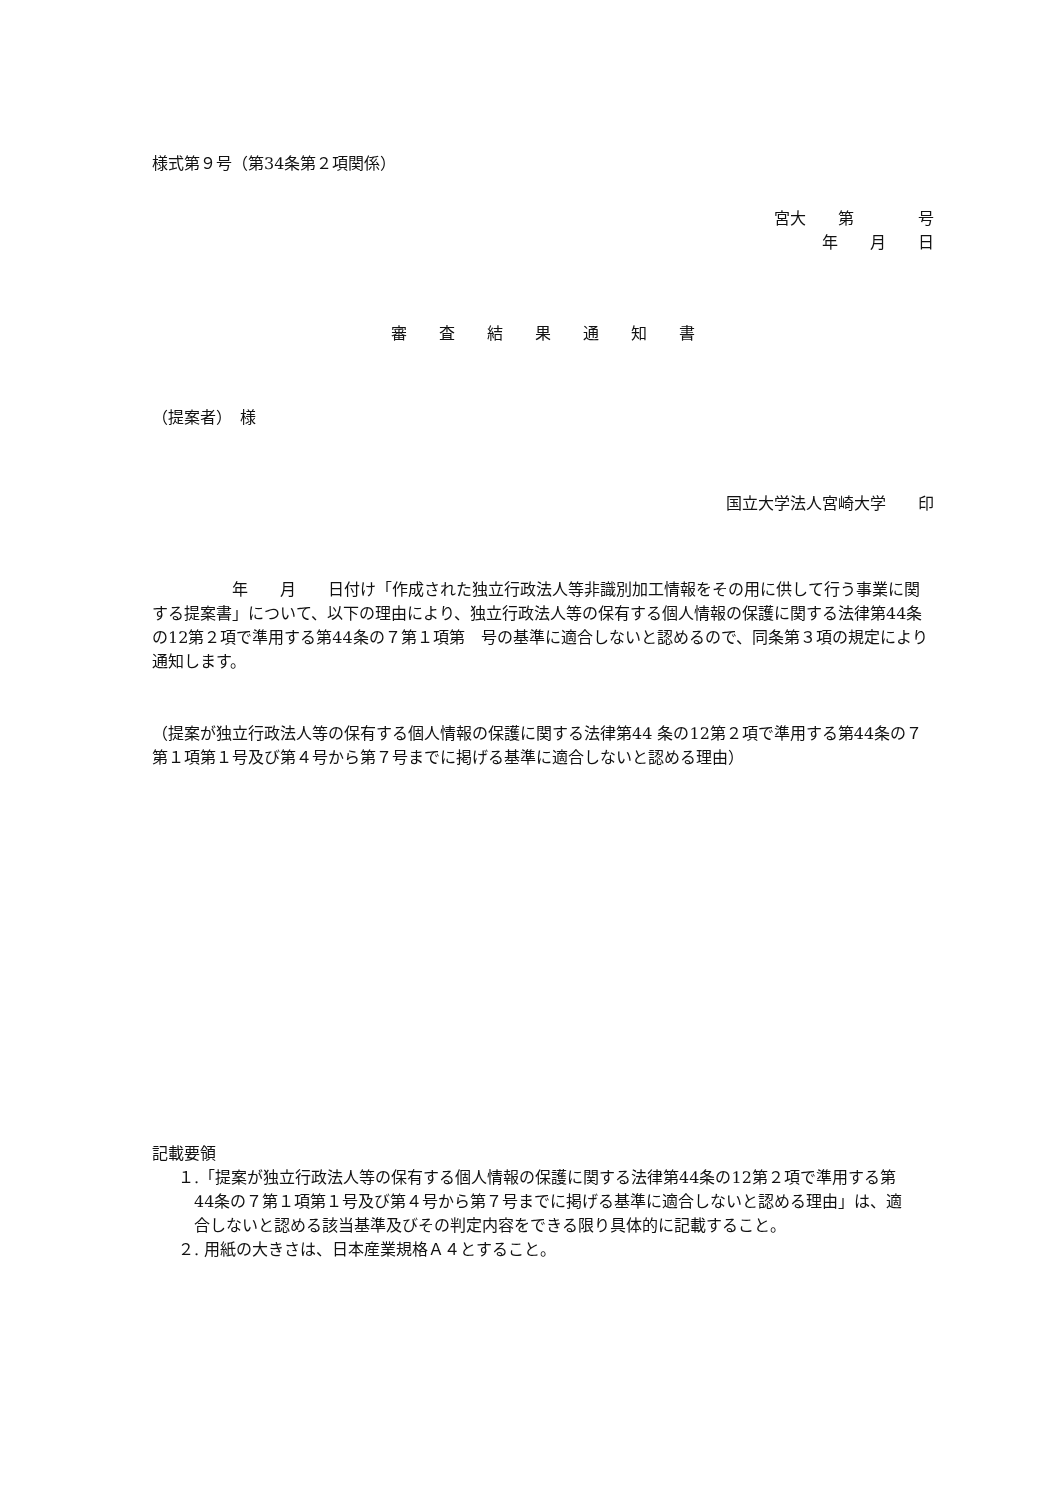様式第９号（第34条第２項関係）
宮大　　第　　　　号
年　　月　　日
審　　査　　結　　果　　通　　知　　書
（提案者）　様
国立大学法人宮崎大学　　印
　　　　　年　　月　　日付け「作成された独立行政法人等非識別加工情報をその用に供して行う事業に関する提案書」について、以下の理由により、独立行政法人等の保有する個人情報の保護に関する法律第44条の12第２項で準用する第44条の７第１項第　号の基準に適合しないと認めるので、同条第３項の規定により通知します。
（提案が独立行政法人等の保有する個人情報の保護に関する法律第44 条の12第２項で準用する第44条の７第１項第１号及び第４号から第７号までに掲げる基準に適合しないと認める理由）
記載要領
１.「提案が独立行政法人等の保有する個人情報の保護に関する法律第44条の12第２項で準用する第44条の７第１項第１号及び第４号から第７号までに掲げる基準に適合しないと認める理由」は、適合しないと認める該当基準及びその判定内容をできる限り具体的に記載すること。
２. 用紙の大きさは、日本産業規格Ａ４とすること。